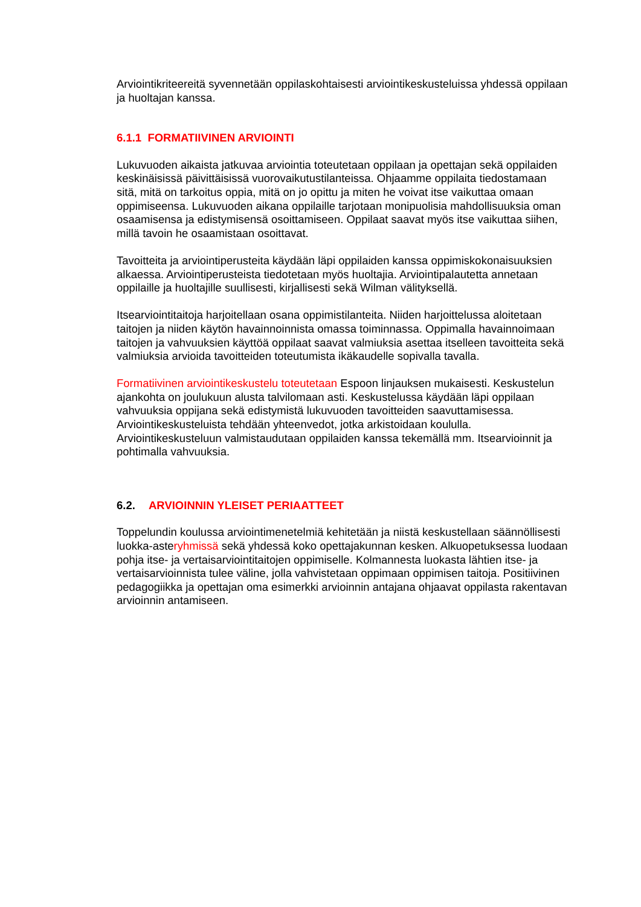Arviointikriteereitä syvennetään oppilaskohtaisesti arviointikeskusteluissa yhdessä oppilaan ja huoltajan kanssa.
6.1.1 FORMATIIVINEN ARVIOINTI
Lukuvuoden aikaista jatkuvaa arviointia toteutetaan oppilaan ja opettajan sekä oppilaiden keskinäisissä päivittäisissä vuorovaikutustilanteissa. Ohjaamme oppilaita tiedostamaan sitä, mitä on tarkoitus oppia, mitä on jo opittu ja miten he voivat itse vaikuttaa omaan oppimiseensa. Lukuvuoden aikana oppilaille tarjotaan monipuolisia mahdollisuuksia oman osaamisensa ja edistymisensä osoittamiseen. Oppilaat saavat myös itse vaikuttaa siihen, millä tavoin he osaamistaan osoittavat.
Tavoitteita ja arviointiperusteita käydään läpi oppilaiden kanssa oppimiskokonaisuuksien alkaessa. Arviointiperusteista tiedotetaan myös huoltajia. Arviointipalautetta annetaan oppilaille ja huoltajille suullisesti, kirjallisesti sekä Wilman välityksellä.
Itsearviointitaitoja harjoitellaan osana oppimistilanteita. Niiden harjoittelussa aloitetaan taitojen ja niiden käytön havainnoinnista omassa toiminnassa. Oppimalla havainnoimaan taitojen ja vahvuuksien käyttöä oppilaat saavat valmiuksia asettaa itselleen tavoitteita sekä valmiuksia arvioida tavoitteiden toteutumista ikäkaudelle sopivalla tavalla.
Formatiivinen arviointikeskustelu toteutetaan Espoon linjauksen mukaisesti. Keskustelun ajankohta on joulukuun alusta talvilomaan asti. Keskustelussa käydään läpi oppilaan vahvuuksia oppijana sekä edistymistä lukuvuoden tavoitteiden saavuttamisessa. Arviointikeskusteluista tehdään yhteenvedot, jotka arkistoidaan koululla. Arviointikeskusteluun valmistaudutaan oppilaiden kanssa tekemällä mm. Itsearvioinnit ja pohtimalla vahvuuksia.
6.2. ARVIOINNIN YLEISET PERIAATTEET
Toppelundin koulussa arviointimenetelmiä kehitetään ja niistä keskustellaan säännöllisesti luokka-asteryhmissä sekä yhdessä koko opettajakunnan kesken. Alkuopetuksessa luodaan pohja itse- ja vertaisarviointitaitojen oppimiselle. Kolmannesta luokasta lähtien itse- ja vertaisarvioinnista tulee väline, jolla vahvistetaan oppimaan oppimisen taitoja. Positiivinen pedagogiikka ja opettajan oma esimerkki arvioinnin antajana ohjaavat oppilasta rakentavan arvioinnin antamiseen.